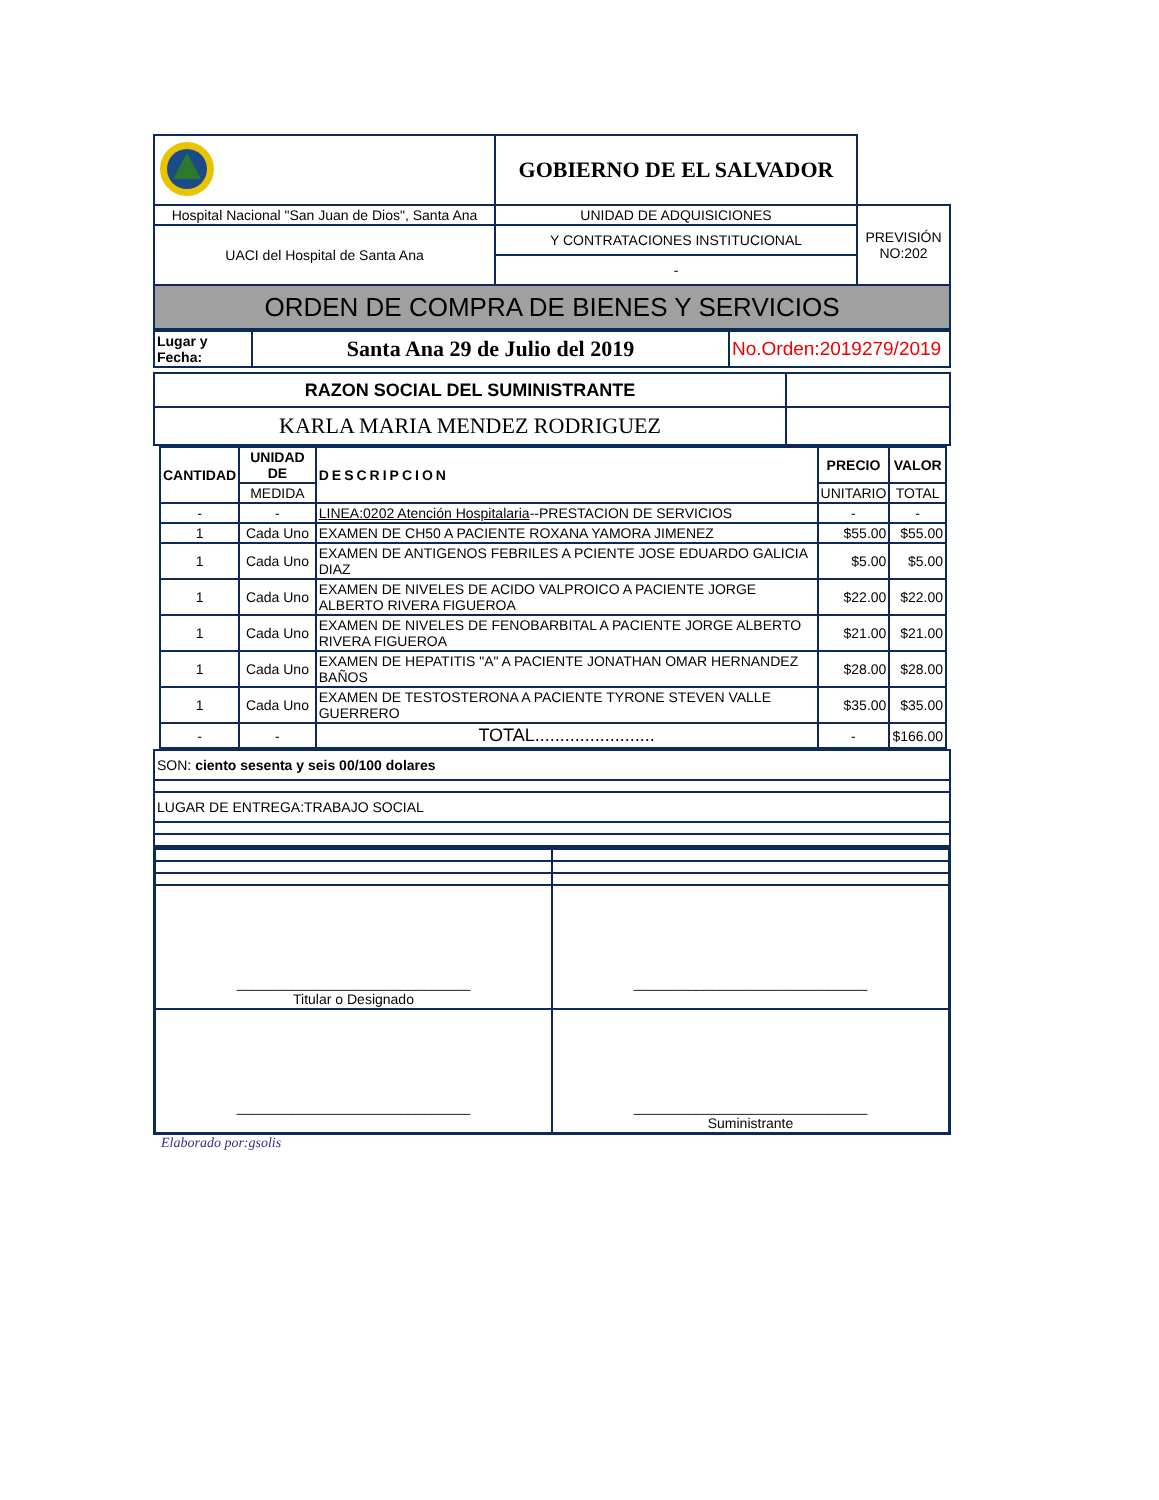| | GOBIERNO DE EL SALVADOR | |
| UACI del Hospital de Santa Ana | Y CONTRATACIONES INSTITUCIONAL | |
| | - | |
| ORDEN DE COMPRA DE BIENES Y SERVICIOS | | |
| Lugar y Fecha: | Santa Ana 29 de Julio del 2019 | No.Orden:2019279/2019 |
| RAZON SOCIAL DEL SUMINISTRANTE | |
| KARLA MARIA MENDEZ RODRIGUEZ | |
| CANTIDAD | UNIDAD DE | DESCRIPCION | PRECIO | VALOR |
| --- | --- | --- | --- | --- |
| | MEDIDA | | UNITARIO | TOTAL |
| - | - | LINEA:0202 Atención Hospitalaria --PRESTACION DE SERVICIOS | - | - |
| 1 | Cada Uno | EXAMEN DE CH50 A PACIENTE ROXANA YAMORA JIMENEZ | $55.00 | $55.00 |
| 1 | Cada Uno | EXAMEN DE ANTIGENOS FEBRILES A PCIENTE JOSE EDUARDO GALICIA DIAZ | $5.00 | $5.00 |
| 1 | Cada Uno | EXAMEN DE NIVELES DE ACIDO VALPROICO A PACIENTE JORGE ALBERTO RIVERA FIGUEROA | $22.00 | $22.00 |
| 1 | Cada Uno | EXAMEN DE NIVELES DE FENOBARBITAL A PACIENTE JORGE ALBERTO RIVERA FIGUEROA | $21.00 | $21.00 |
| 1 | Cada Uno | EXAMEN DE HEPATITIS "A" A PACIENTE JONATHAN OMAR HERNANDEZ BAÑOS | $28.00 | $28.00 |
| 1 | Cada Uno | EXAMEN DE TESTOSTERONA A PACIENTE TYRONE STEVEN VALLE GUERRERO | $35.00 | $35.00 |
| - | - | TOTAL........................ | - | $166.00 |
| SON: ciento sesenta y seis 00/100 dolares |
| LUGAR DE ENTREGA:TRABAJO SOCIAL |
| ______________________________ Titular o Designado | ______________________________ |
| ______________________________ | ______________________________ Suministrante |
Elaborado por:gsolis